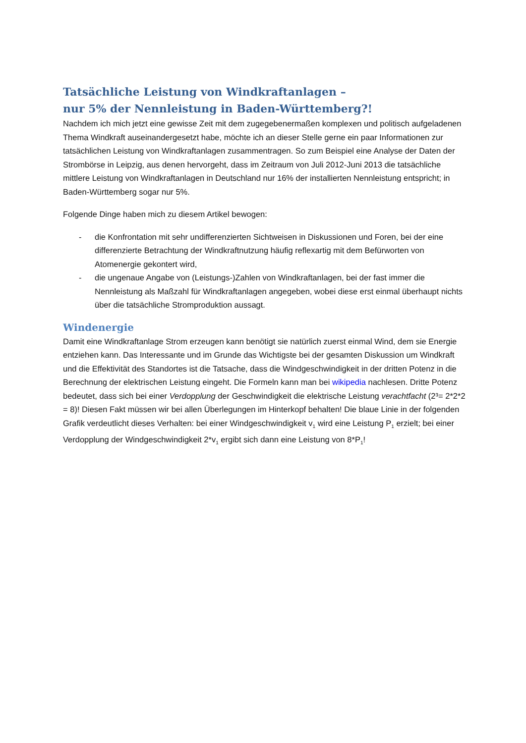Tatsächliche Leistung von Windkraftanlagen –
nur 5% der Nennleistung in Baden-Württemberg?!
Nachdem ich mich jetzt eine gewisse Zeit mit dem zugegebenermaßen komplexen und politisch aufgeladenen Thema Windkraft auseinandergesetzt habe, möchte ich an dieser Stelle gerne ein paar Informationen zur tatsächlichen Leistung von Windkraftanlagen zusammentragen. So zum Beispiel eine Analyse der Daten der Strombörse in Leipzig, aus denen hervorgeht, dass im Zeitraum von Juli 2012-Juni 2013 die tatsächliche mittlere Leistung von Windkraftanlagen in Deutschland nur 16% der installierten Nennleistung entspricht; in Baden-Württemberg sogar nur 5%.
Folgende Dinge haben mich zu diesem Artikel bewogen:
- die Konfrontation mit sehr undifferenzierten Sichtweisen in Diskussionen und Foren, bei der eine differenzierte Betrachtung der Windkraftnutzung häufig reflexartig mit dem Befürworten von Atomenergie gekontert wird,
- die ungenaue Angabe von (Leistungs-)Zahlen von Windkraftanlagen, bei der fast immer die Nennleistung als Maßzahl für Windkraftanlagen angegeben, wobei diese erst einmal überhaupt nichts über die tatsächliche Stromproduktion aussagt.
Windenergie
Damit eine Windkraftanlage Strom erzeugen kann benötigt sie natürlich zuerst einmal Wind, dem sie Energie entziehen kann. Das Interessante und im Grunde das Wichtigste bei der gesamten Diskussion um Windkraft und die Effektivität des Standortes ist die Tatsache, dass die Windgeschwindigkeit in der dritten Potenz in die Berechnung der elektrischen Leistung eingeht. Die Formeln kann man bei wikipedia nachlesen. Dritte Potenz bedeutet, dass sich bei einer Verdopplung der Geschwindigkeit die elektrische Leistung verachtfacht (2³= 2*2*2 = 8)! Diesen Fakt müssen wir bei allen Überlegungen im Hinterkopf behalten! Die blaue Linie in der folgenden Grafik verdeutlicht dieses Verhalten: bei einer Windgeschwindigkeit v<sub>1</sub> wird eine Leistung P<sub>1</sub> erzielt; bei einer Verdopplung der Windgeschwindigkeit 2*v<sub>1</sub> ergibt sich dann eine Leistung von 8*P<sub>1</sub>!